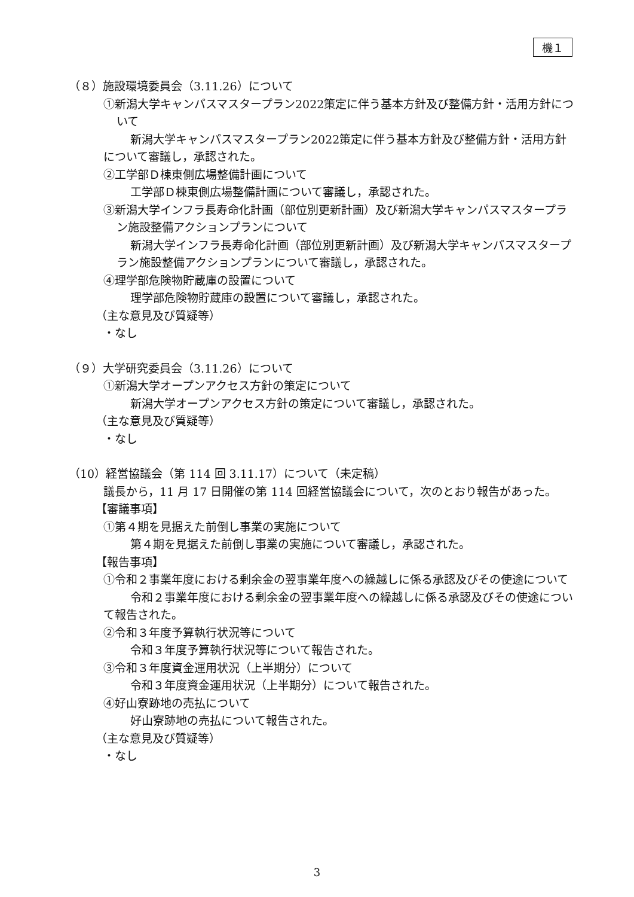機１
（８）施設環境委員会（3.11.26）について
①新潟大学キャンパスマスタープラン2022策定に伴う基本方針及び整備方針・活用方針について
新潟大学キャンパスマスタープラン2022策定に伴う基本方針及び整備方針・活用方針について審議し，承認された。
②工学部Ｄ棟東側広場整備計画について
工学部Ｄ棟東側広場整備計画について審議し，承認された。
③新潟大学インフラ長寿命化計画（部位別更新計画）及び新潟大学キャンパスマスタープラン施設整備アクションプランについて
新潟大学インフラ長寿命化計画（部位別更新計画）及び新潟大学キャンパスマスタープラン施設整備アクションプランについて審議し，承認された。
④理学部危険物貯蔵庫の設置について
理学部危険物貯蔵庫の設置について審議し，承認された。
（主な意見及び質疑等）
・なし
（９）大学研究委員会（3.11.26）について
①新潟大学オープンアクセス方針の策定について
新潟大学オープンアクセス方針の策定について審議し，承認された。
（主な意見及び質疑等）
・なし
（10）経営協議会（第 114 回 3.11.17）について（未定稿）
議長から，11 月 17 日開催の第 114 回経営協議会について，次のとおり報告があった。
【審議事項】
①第４期を見据えた前倒し事業の実施について
第４期を見据えた前倒し事業の実施について審議し，承認された。
【報告事項】
①令和２事業年度における剰余金の翌事業年度への繰越しに係る承認及びその使途について
令和２事業年度における剰余金の翌事業年度への繰越しに係る承認及びその使途について報告された。
②令和３年度予算執行状況等について
令和３年度予算執行状況等について報告された。
③令和３年度資金運用状況（上半期分）について
令和３年度資金運用状況（上半期分）について報告された。
④好山寮跡地の売払について
好山寮跡地の売払について報告された。
（主な意見及び質疑等）
・なし
3